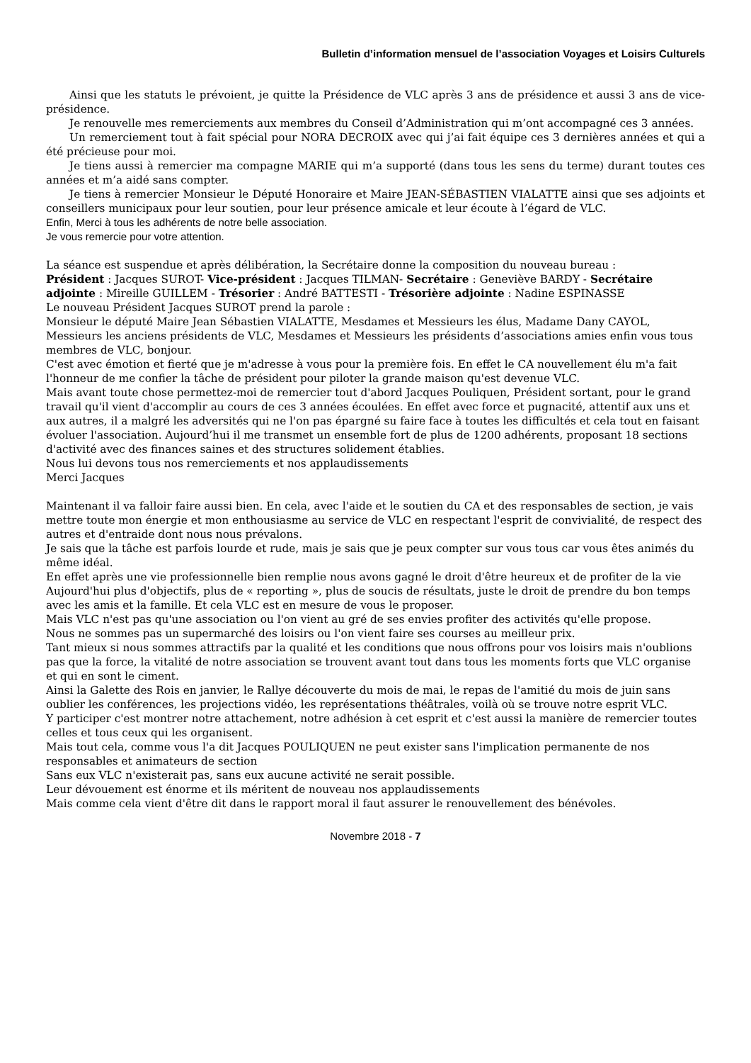Bulletin d’information mensuel de l’association Voyages et Loisirs Culturels
Ainsi que les statuts le prévoient, je quitte la Présidence de VLC après 3 ans de présidence et aussi 3 ans de vice-présidence.
Je renouvelle mes remerciements aux membres du Conseil d’Administration qui m’ont accompagné ces 3 années.
Un remerciement tout à fait spécial pour NORA DECROIX avec qui j’ai fait équipe ces 3 dernières années et qui a été précieuse pour moi.
Je tiens aussi à remercier ma compagne MARIE qui m’a supporté (dans tous les sens du terme) durant toutes ces années et m’a aidé sans compter.
Je tiens à remercier Monsieur le Député Honoraire et Maire JEAN-SÉBASTIEN VIALATTE ainsi que ses adjoints et conseillers municipaux pour leur soutien, pour leur présence amicale et leur écoute à l’égard de VLC.
Enfin, Merci à tous les adhérents de notre belle association.
Je vous remercie pour votre attention.
La séance est suspendue et après délibération, la Secrétaire donne la composition du nouveau bureau :
Président : Jacques SUROT- Vice-président : Jacques TILMAN- Secrétaire : Geneviève BARDY - Secrétaire adjointe : Mireille GUILLEM - Trésorier : André BATTESTI - Trésorière adjointe : Nadine ESPINASSE
Le nouveau Président Jacques SUROT prend la parole :
Monsieur le député Maire Jean Sébastien VIALATTE, Mesdames et Messieurs les élus, Madame Dany CAYOL, Messieurs les anciens présidents de VLC, Mesdames et Messieurs les présidents d’associations amies enfin vous tous membres de VLC, bonjour.
C'est avec émotion et fierté que je m'adresse à vous pour la première fois. En effet le CA nouvellement élu m'a fait l'honneur de me confier la tâche de président pour piloter la grande maison qu'est devenue VLC.
Mais avant toute chose permettez-moi de remercier tout d'abord Jacques Pouliquen, Président sortant, pour le grand travail qu'il vient d'accomplir au cours de ces 3 années écoulées. En effet avec force et pugnacité, attentif aux uns et aux autres, il a malgré les adversités qui ne l'on pas épargné su faire face à toutes les difficultés et cela tout en faisant évoluer l'association. Aujourd’hui il me transmet un ensemble fort de plus de 1200 adhérents, proposant 18 sections d'activité avec des finances saines et des structures solidement établies.
Nous lui devons tous nos remerciements et nos applaudissements
Merci Jacques
Maintenant il va falloir faire aussi bien. En cela, avec l'aide et le soutien du CA et des responsables de section, je vais mettre toute mon énergie et mon enthousiasme au service de VLC en respectant l'esprit de convivialité, de respect des autres et d'entraide dont nous nous prévalons.
Je sais que la tâche est parfois lourde et rude, mais je sais que je peux compter sur vous tous car vous êtes animés du même idéal.
En effet après une vie professionnelle bien remplie nous avons gagné le droit d'être heureux et de profiter de la vie
Aujourd'hui plus d'objectifs, plus de « reporting », plus de soucis de résultats, juste le droit de prendre du bon temps avec les amis et la famille. Et cela VLC est en mesure de vous le proposer.
Mais VLC n'est pas qu'une association ou l'on vient au gré de ses envies profiter des activités qu'elle propose.
Nous ne sommes pas un supermarché des loisirs ou l'on vient faire ses courses au meilleur prix.
Tant mieux si nous sommes attractifs par la qualité et les conditions que nous offrons pour vos loisirs mais n'oublions pas que la force, la vitalité de notre association se trouvent avant tout dans tous les moments forts que VLC organise et qui en sont le ciment.
Ainsi la Galette des Rois en janvier, le Rallye découverte du mois de mai, le repas de l'amitié du mois de juin sans oublier les conférences, les projections vidéo, les représentations théâtrales, voilà où se trouve notre esprit VLC.
Y participer c'est montrer notre attachement, notre adhésion à cet esprit et c'est aussi la manière de remercier toutes celles et tous ceux qui les organisent.
Mais tout cela, comme vous l'a dit Jacques POULIQUEN ne peut exister sans l'implication permanente de nos responsables et animateurs de section
Sans eux VLC n'existerait pas, sans eux aucune activité ne serait possible.
Leur dévouement est énorme et ils méritent de nouveau nos applaudissements
Mais comme cela vient d'être dit dans le rapport moral il faut assurer le renouvellement des bénévoles.
Novembre 2018 - 7